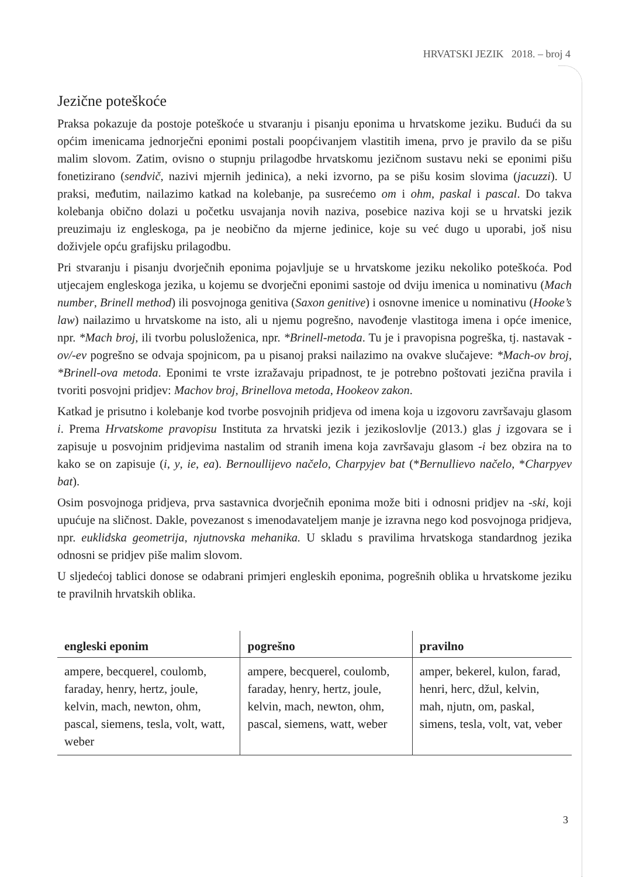HRVATSKI JEZIK 2018. – broj 4
Jezične poteškoće
Praksa pokazuje da postoje poteškoće u stvaranju i pisanju eponima u hrvatskome jeziku. Budući da su općim imenicama jednorječni eponimi postali poopćivanjem vlastitih imena, prvo je pravilo da se pišu malim slovom. Zatim, ovisno o stupnju prilagodbe hrvatskomu jezičnom sustavu neki se eponimi pišu fonetizirano (sendvič, nazivi mjernih jedinica), a neki izvorno, pa se pišu kosim slovima (jacuzzi). U praksi, međutim, nailazimo katkad na kolebanje, pa susrećemo om i ohm, paskal i pascal. Do takva kolebanja obično dolazi u početku usvajanja novih naziva, posebice naziva koji se u hrvatski jezik preuzimaju iz engleskoga, pa je neobično da mjerne jedinice, koje su već dugo u uporabi, još nisu doživjele opću grafijsku prilagodbu.
Pri stvaranju i pisanju dvorječnih eponima pojavljuje se u hrvatskome jeziku nekoliko poteškoća. Pod utjecajem engleskoga jezika, u kojemu se dvorječni eponimi sastoje od dviju imenica u nominativu (Mach number, Brinell method) ili posvojnoga genitiva (Saxon genitive) i osnovne imenice u nominativu (Hooke’s law) nailazimo u hrvatskome na isto, ali u njemu pogrešno, navođenje vlastitoga imena i opće imenice, npr. *Mach broj, ili tvorbu polusloženica, npr. *Brinell-metoda. Tu je i pravopisna pogreška, tj. nastavak -ov/-ev pogrešno se odvaja spojnicom, pa u pisanoj praksi nailazimo na ovakve slučajeve: *Mach-ov broj, *Brinell-ova metoda. Eponimi te vrste izražavaju pripadnost, te je potrebno poštovati jezična pravila i tvoriti posvojni pridjev: Machov broj, Brinellova metoda, Hookeov zakon.
Katkad je prisutno i kolebanje kod tvorbe posvojnih pridjeva od imena koja u izgovoru završavaju glasom i. Prema Hrvatskome pravopisu Instituta za hrvatski jezik i jezikoslovlje (2013.) glas j izgovara se i zapisuje u posvojnim pridjevima nastalim od stranih imena koja završavaju glasom -i bez obzira na to kako se on zapisuje (i, y, ie, ea). Bernoullijevo načelo, Charpyjev bat (*Bernullievo načelo, *Charpyev bat).
Osim posvojnoga pridjeva, prva sastavnica dvorječnih eponima može biti i odnosni pridjev na -ski, koji upućuje na sličnost. Dakle, povezanost s imenodavateljem manje je izravna nego kod posvojnoga pridjeva, npr. euklidska geometrija, njutnovska mehanika. U skladu s pravilima hrvatskoga standardnog jezika odnosni se pridjev piše malim slovom.
U sljedećoj tablici donose se odabrani primjeri engleskih eponima, pogrešnih oblika u hrvatskome jeziku te pravilnih hrvatskih oblika.
| engleski eponim | pogrešno | pravilno |
| --- | --- | --- |
| ampere, becquerel, coulomb, faraday, henry, hertz, joule, kelvin, mach, newton, ohm, pascal, siemens, tesla, volt, watt, weber | ampere, becquerel, coulomb, faraday, henry, hertz, joule, kelvin, mach, newton, ohm, pascal, siemens, watt, weber | amper, bekerel, kulon, farad, henri, herc, džul, kelvin, mah, njutn, om, paskal, simens, tesla, volt, vat, veber |
3